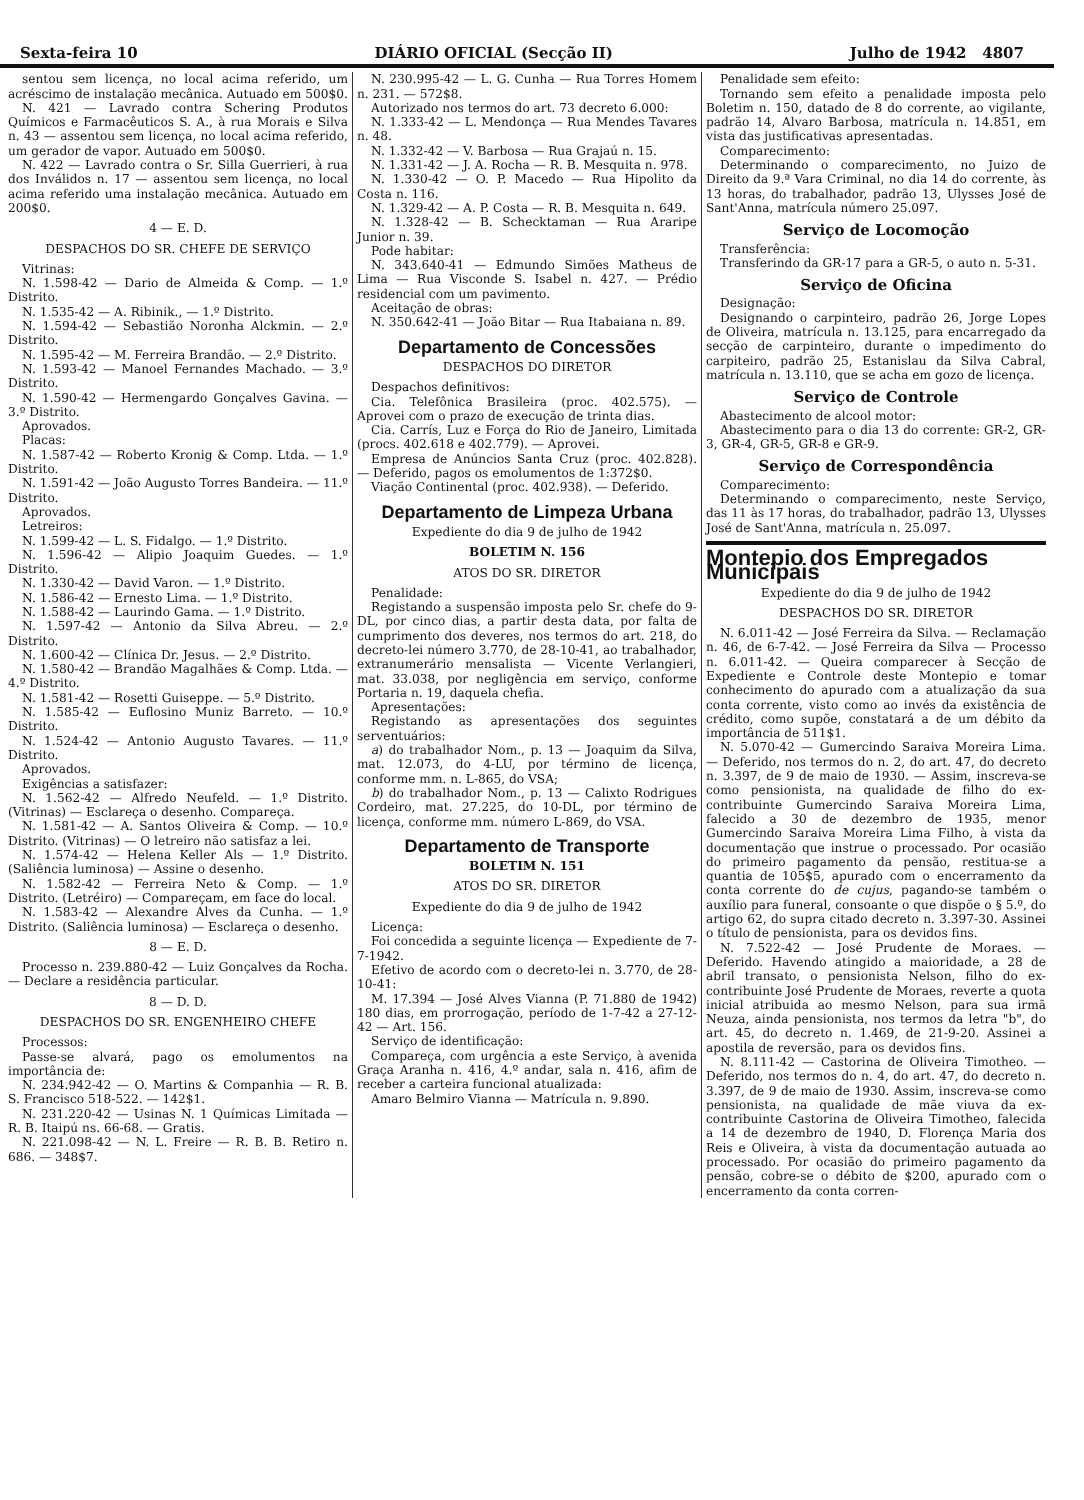Sexta-feira 10 DIÁRIO OFICIAL (Secção II) Julho de 1942 4807
sentou sem licença, no local acima referido, um acréscimo de instalação mecânica. Autuado em 500$0.
N. 421 — Lavrado contra Schering Produtos Químicos e Farmacêuticos S. A., à rua Morais e Silva n. 43 — assentou sem licença, no local acima referido, um gerador de vapor. Autuado em 500$0.
N. 422 — Lavrado contra o Sr. Silla Guerrieri, à rua dos Inválidos n. 17 — assentou sem licença, no local acima referido uma instalação mecânica. Autuado em 200$0.
4 — E. D.
DESPACHOS DO SR. CHEFE DE SERVIÇO
Vitrinas:
N. 1.598-42 — Dario de Almeida & Comp. — 1.º Distrito.
N. 1.535-42 — A. Ribinik., — 1.º Distrito.
N. 1.594-42 — Sebastião Noronha Alckmin. — 2.º Distrito.
N. 1.595-42 — M. Ferreira Brandão. — 2.º Distrito.
N. 1.593-42 — Manoel Fernandes Machado. — 3.º Distrito.
N. 1.590-42 — Hermengardo Gonçalves Gavina. — 3.º Distrito.
Aprovados.
Placas:
N. 1.587-42 — Roberto Kronig & Comp. Ltda. — 1.º Distrito.
N. 1.591-42 — João Augusto Torres Bandeira. — 11.º Distrito.
Aprovados.
Letreiros:
N. 1.599-42 — L. S. Fidalgo. — 1.º Distrito.
N. 1.596-42 — Alipio Joaquim Guedes. — 1.º Distrito.
N. 1.330-42 — David Varon. — 1.º Distrito.
N. 1.586-42 — Ernesto Lima. — 1.º Distrito.
N. 1.588-42 — Laurindo Gama. — 1.º Distrito.
N. 1.597-42 — Antonio da Silva Abreu. — 2.º Distrito.
N. 1.600-42 — Clínica Dr. Jesus. — 2.º Distrito.
N. 1.580-42 — Brandão Magalhães & Comp. Ltda. — 4.º Distrito.
N. 1.581-42 — Rosetti Guiseppe. — 5.º Distrito.
N. 1.585-42 — Euflosino Muniz Barreto. — 10.º Distrito.
N. 1.524-42 — Antonio Augusto Tavares. — 11.º Distrito.
Aprovados.
Exigências a satisfazer:
N. 1.562-42 — Alfredo Neufeld. — 1.º Distrito. (Vitrinas) — Esclareça o desenho. Compareça.
N. 1.581-42 — A. Santos Oliveira & Comp. — 10.º Distrito. (Vitrinas) — O letreiro não satisfaz a lei.
N. 1.574-42 — Helena Keller Als — 1.º Distrito. (Saliência luminosa) — Assine o desenho.
N. 1.582-42 — Ferreira Neto & Comp. — 1.º Distrito. (Letréiro) — Compareçam, em face do local.
N. 1.583-42 — Alexandre Alves da Cunha. — 1.º Distrito. (Saliência luminosa) — Esclareça o desenho.
8 — E. D.
Processo n. 239.880-42 — Luiz Gonçalves da Rocha. — Declare a residência particular.
8 — D. D.
DESPACHOS DO SR. ENGENHEIRO CHEFE
Processos:
Passe-se alvará, pago os emolumentos na importância de:
N. 234.942-42 — O. Martins & Companhia — R. B. S. Francisco 518-522. — 142$1.
N. 231.220-42 — Usinas N. 1 Químicas Limitada — R. B. Itaipú ns. 66-68. — Gratis.
N. 221.098-42 — N. L. Freire — R. B. B. Retiro n. 686. — 348$7.
N. 230.995-42 — L. G. Cunha — Rua Torres Homem n. 231. — 572$8.
Autorizado nos termos do art. 73 decreto 6.000:
N. 1.333-42 — L. Mendonça — Rua Mendes Tavares n. 48.
N. 1.332-42 — V. Barbosa — Rua Grajaú n. 15.
N. 1.331-42 — J. A. Rocha — R. B. Mesquita n. 978.
N. 1.330-42 — O. P. Macedo — Rua Hipolito da Costa n. 116.
N. 1.329-42 — A. P. Costa — R. B. Mesquita n. 649.
N. 1.328-42 — B. Schecktaman — Rua Araripe Junior n. 39.
Pode habitar:
N. 343.640-41 — Edmundo Simões Matheus de Lima — Rua Visconde S. Isabel n. 427. — Prédio residencial com um pavimento.
Aceitação de obras:
N. 350.642-41 — João Bitar — Rua Itabaiana n. 89.
Departamento de Concessões
DESPACHOS DO DIRETOR
Despachos definitivos:
Cia. Telefônica Brasileira (proc. 402.575). — Aprovei com o prazo de execução de trinta dias.
Cia. Carrís, Luz e Força do Rio de Janeiro, Limitada (procs. 402.618 e 402.779). — Aprovei.
Empresa de Anúncios Santa Cruz (proc. 402.828). — Deferido, pagos os emolumentos de 1:372$0.
Viação Continental (proc. 402.938). — Deferido.
Departamento de Limpeza Urbana
Expediente do dia 9 de julho de 1942
BOLETIM N. 156
ATOS DO SR. DIRETOR
Penalidade:
Registando a suspensão imposta pelo Sr. chefe do 9-DL, por cinco dias, a partir desta data, por falta de cumprimento dos deveres, nos termos do art. 218, do decreto-lei número 3.770, de 28-10-41, ao trabalhador, extranumerário mensalista — Vicente Verlangieri, mat. 33.038, por negligência em serviço, conforme Portaria n. 19, daquela chefia.
Apresentações:
Registando as apresentações dos seguintes serventuários:
a) do trabalhador Nom., p. 13 — Joaquim da Silva, mat. 12.073, do 4-LU, por término de licença, conforme mm. n. L-865, do VSA;
b) do trabalhador Nom., p. 13 — Calixto Rodrigues Cordeiro, mat. 27.225, do 10-DL, por término de licença, conforme mm. número L-869, do VSA.
Departamento de Transporte
BOLETIM N. 151
ATOS DO SR. DIRETOR
Expediente do dia 9 de julho de 1942
Licença:
Foi concedida a seguinte licença — Expediente de 7-7-1942.
Efetivo de acordo com o decreto-lei n. 3.770, de 28-10-41:
M. 17.394 — José Alves Vianna (P. 71.880 de 1942) 180 dias, em prorrogação, período de 1-7-42 a 27-12-42 — Art. 156.
Serviço de identificação:
Compareça, com urgência a este Serviço, à avenida Graça Aranha n. 416, 4.º andar, sala n. 416, afim de receber a carteira funcional atualizada:
Amaro Belmiro Vianna — Matrícula n. 9.890.
Penalidade sem efeito:
Tornando sem efeito a penalidade imposta pelo Boletim n. 150, datado de 8 do corrente, ao vigilante, padrão 14, Alvaro Barbosa, matrícula n. 14.851, em vista das justificativas apresentadas.
Comparecimento:
Determinando o comparecimento, no Juizo de Direito da 9.ª Vara Criminal, no dia 14 do corrente, às 13 horas, do trabalhador, padrão 13, Ulysses José de Sant'Anna, matrícula número 25.097.
Serviço de Locomoção
Transferência:
Transferindo da GR-17 para a GR-5, o auto n. 5-31.
Serviço de Oficina
Designação:
Designando o carpinteiro, padrão 26, Jorge Lopes de Oliveira, matrícula n. 13.125, para encarregado da secção de carpinteiro, durante o impedimento do carpiteiro, padrão 25, Estanislau da Silva Cabral, matrícula n. 13.110, que se acha em gozo de licença.
Serviço de Controle
Abastecimento de alcool motor:
Abastecimento para o dia 13 do corrente: GR-2, GR-3, GR-4, GR-5, GR-8 e GR-9.
Serviço de Correspondência
Comparecimento:
Determinando o comparecimento, neste Serviço, das 11 às 17 horas, do trabalhador, padrão 13, Ulysses José de Sant'Anna, matrícula n. 25.097.
Montepio dos Empregados Municipais
Expediente do dia 9 de julho de 1942
DESPACHOS DO SR. DIRETOR
N. 6.011-42 — José Ferreira da Silva. — Reclamação n. 46, de 6-7-42. — José Ferreira da Silva — Processo n. 6.011-42. — Queira comparecer à Secção de Expediente e Controle deste Montepio e tomar conhecimento do apurado com a atualização da sua conta corrente, visto como ao invés da existência de crédito, como supõe, constatará a de um débito da importância de 511$1.
N. 5.070-42 — Gumercindo Saraiva Moreira Lima. — Deferido, nos termos do n. 2, do art. 47, do decreto n. 3.397, de 9 de maio de 1930. — Assim, inscreva-se como pensionista, na qualidade de filho do ex-contribuinte Gumercindo Saraiva Moreira Lima, falecido a 30 de dezembro de 1935, menor Gumercindo Saraiva Moreira Lima Filho, à vista da documentação que instrue o processado. Por ocasião do primeiro pagamento da pensão, restitua-se a quantia de 105$5, apurado com o encerramento da conta corrente do de cujus, pagando-se também o auxílio para funeral, consoante o que dispõe o § 5.º, do artigo 62, do supra citado decreto n. 3.397-30. Assinei o título de pensionista, para os devidos fins.
N. 7.522-42 — José Prudente de Moraes. — Deferido. Havendo atingido a maioridade, a 28 de abril transato, o pensionista Nelson, filho do ex-contribuinte José Prudente de Moraes, reverte a quota inicial atribuida ao mesmo Nelson, para sua irmã Neuza, ainda pensionista, nos termos da letra "b", do art. 45, do decreto n. 1.469, de 21-9-20. Assinei a apostila de reversão, para os devidos fins.
N. 8.111-42 — Castorina de Oliveira Timotheo. — Deferido, nos termos do n. 4, do art. 47, do decreto n. 3.397, de 9 de maio de 1930. Assim, inscreva-se como pensionista, na qualidade de mãe viuva da ex-contribuinte Castorina de Oliveira Timotheo, falecida a 14 de dezembro de 1940, D. Florença Maria dos Reis e Oliveira, à vista da documentação autuada ao processado. Por ocasião do primeiro pagamento da pensão, cobre-se o débito de $200, apurado com o encerramento da conta corren-